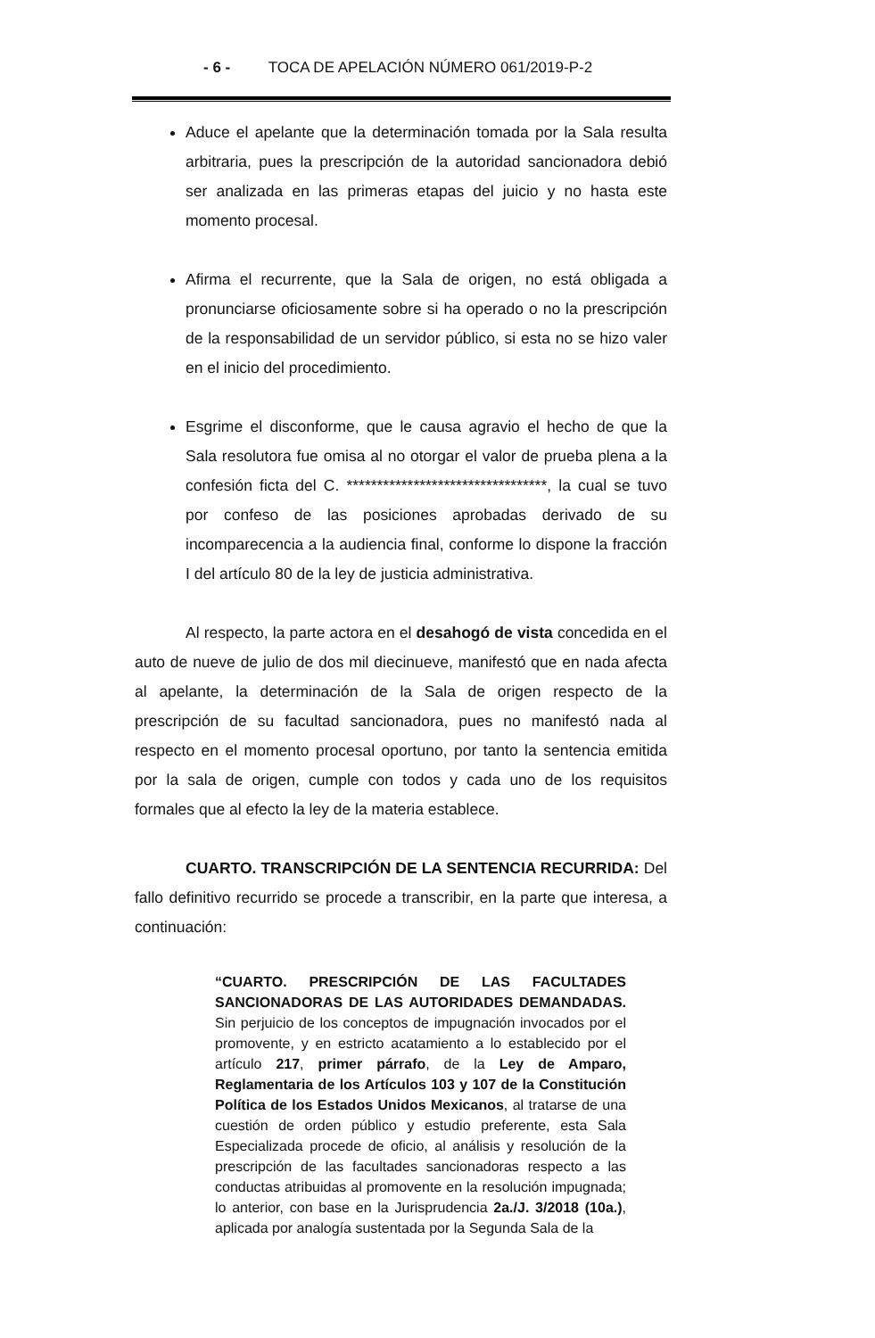- 6 - TOCA DE APELACIÓN NÚMERO 061/2019-P-2
Aduce el apelante que la determinación tomada por la Sala resulta arbitraria, pues la prescripción de la autoridad sancionadora debió ser analizada en las primeras etapas del juicio y no hasta este momento procesal.
Afirma el recurrente, que la Sala de origen, no está obligada a pronunciarse oficiosamente sobre si ha operado o no la prescripción de la responsabilidad de un servidor público, si esta no se hizo valer en el inicio del procedimiento.
Esgrime el disconforme, que le causa agravio el hecho de que la Sala resolutora fue omisa al no otorgar el valor de prueba plena a la confesión ficta del C. *********************************, la cual se tuvo por confeso de las posiciones aprobadas derivado de su incomparecencia a la audiencia final, conforme lo dispone la fracción I del artículo 80 de la ley de justicia administrativa.
Al respecto, la parte actora en el desahogó de vista concedida en el auto de nueve de julio de dos mil diecinueve, manifestó que en nada afecta al apelante, la determinación de la Sala de origen respecto de la prescripción de su facultad sancionadora, pues no manifestó nada al respecto en el momento procesal oportuno, por tanto la sentencia emitida por la sala de origen, cumple con todos y cada uno de los requisitos formales que al efecto la ley de la materia establece.
CUARTO. TRANSCRIPCIÓN DE LA SENTENCIA RECURRIDA: Del fallo definitivo recurrido se procede a transcribir, en la parte que interesa, a continuación:
“CUARTO. PRESCRIPCIÓN DE LAS FACULTADES SANCIONADORAS DE LAS AUTORIDADES DEMANDADAS. Sin perjuicio de los conceptos de impugnación invocados por el promovente, y en estricto acatamiento a lo establecido por el artículo 217, primer párrafo, de la Ley de Amparo, Reglamentaria de los Artículos 103 y 107 de la Constitución Política de los Estados Unidos Mexicanos, al tratarse de una cuestión de orden público y estudio preferente, esta Sala Especializada procede de oficio, al análisis y resolución de la prescripción de las facultades sancionadoras respecto a las conductas atribuidas al promovente en la resolución impugnada; lo anterior, con base en la Jurisprudencia 2a./J. 3/2018 (10a.), aplicada por analogía sustentada por la Segunda Sala de la